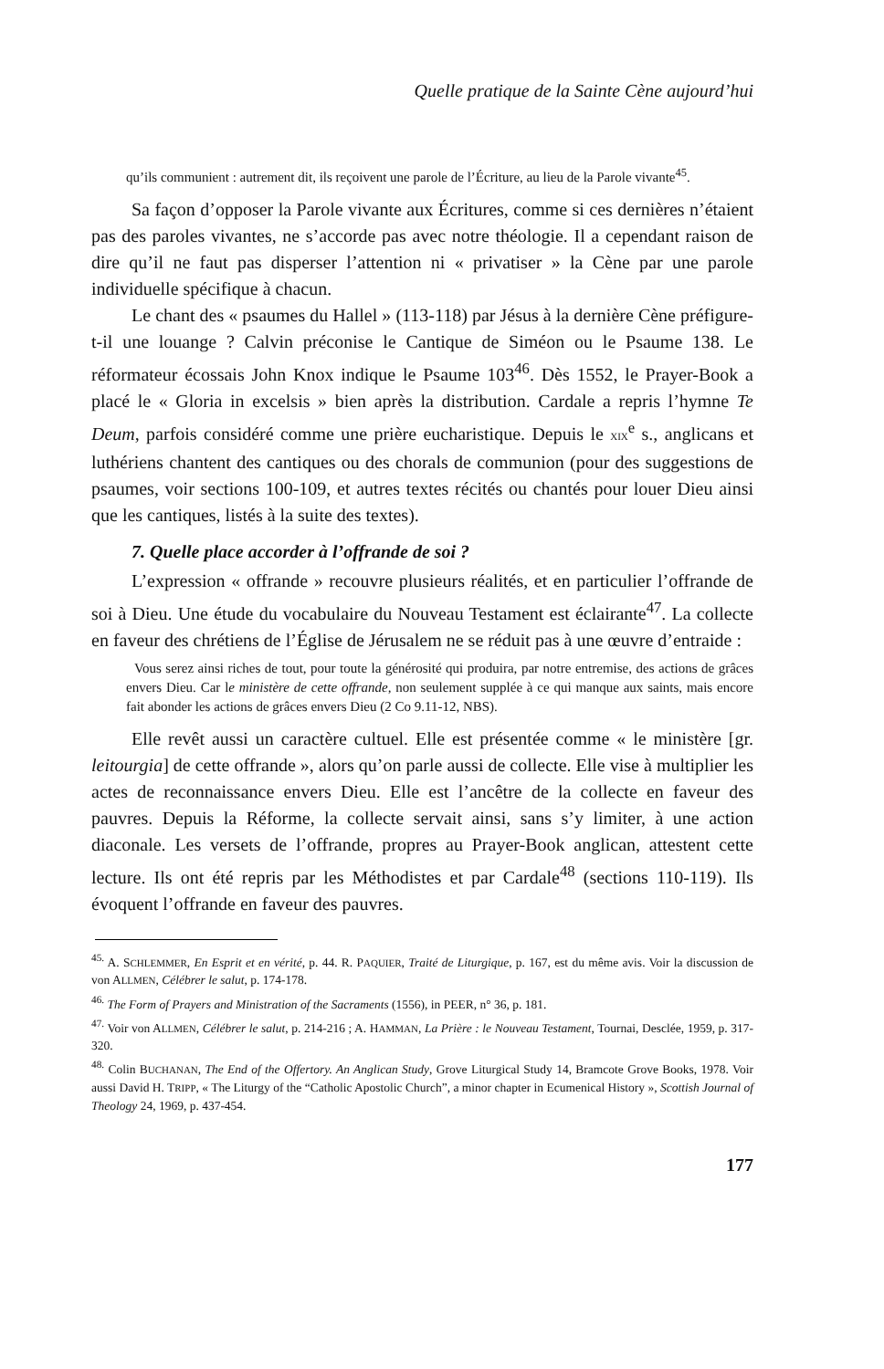Quelle pratique de la Sainte Cène aujourd’hui
qu’ils communient : autrement dit, ils reçoivent une parole de l’Écriture, au lieu de la Parole vivante<sup>45</sup>.
Sa façon d’opposer la Parole vivante aux Écritures, comme si ces dernières n’étaient pas des paroles vivantes, ne s’accorde pas avec notre théologie. Il a cependant raison de dire qu’il ne faut pas disperser l’attention ni « privatiser » la Cène par une parole individuelle spécifique à chacun.
Le chant des « psaumes du Hallel » (113-118) par Jésus à la dernière Cène préfigure-t-il une louange ? Calvin préconise le Cantique de Siméon ou le Psaume 138. Le réformateur écossais John Knox indique le Psaume 103<sup>46</sup>. Dès 1552, le Prayer-Book a placé le « Gloria in excelsis » bien après la distribution. Cardale a repris l’hymne Te Deum, parfois considéré comme une prière eucharistique. Depuis le XIX<sup>e</sup> s., anglicans et luthériens chantent des cantiques ou des chorals de communion (pour des suggestions de psaumes, voir sections 100-109, et autres textes récités ou chantés pour louer Dieu ainsi que les cantiques, listés à la suite des textes).
7. Quelle place accorder à l’offrande de soi ?
L’expression « offrande » recouvre plusieurs réalités, et en particulier l’offrande de soi à Dieu. Une étude du vocabulaire du Nouveau Testament est éclairante<sup>47</sup>. La collecte en faveur des chrétiens de l’Église de Jérusalem ne se réduit pas à une œuvre d’entraide :
Vous serez ainsi riches de tout, pour toute la générosité qui produira, par notre entremise, des actions de grâces envers Dieu. Car le ministère de cette offrande, non seulement supplée à ce qui manque aux saints, mais encore fait abonder les actions de grâces envers Dieu (2 Co 9.11-12, NBS).
Elle revêt aussi un caractère cultuel. Elle est présentée comme « le ministère [gr. leitourgia] de cette offrande », alors qu’on parle aussi de collecte. Elle vise à multiplier les actes de reconnaissance envers Dieu. Elle est l’ancêtre de la collecte en faveur des pauvres. Depuis la Réforme, la collecte servait ainsi, sans s’y limiter, à une action diaconale. Les versets de l’offrande, propres au Prayer-Book anglican, attestent cette lecture. Ils ont été repris par les Méthodistes et par Cardale<sup>48</sup> (sections 110-119). Ils évoquent l’offrande en faveur des pauvres.
<sup>45.</sup> A. SCHLEMMER, En Esprit et en vérité, p. 44. R. PAQUIER, Traité de Liturgique, p. 167, est du même avis. Voir la discussion de von ALLMEN, Célébrer le salut, p. 174-178.
<sup>46.</sup> The Form of Prayers and Ministration of the Sacraments (1556), in PEER, n° 36, p. 181.
<sup>47.</sup> Voir von ALLMEN, Célébrer le salut, p. 214-216 ; A. HAMMAN, La Prière : le Nouveau Testament, Tournai, Desclée, 1959, p. 317-320.
<sup>48.</sup> Colin BUCHANAN, The End of the Offertory. An Anglican Study, Grove Liturgical Study 14, Bramcote Grove Books, 1978. Voir aussi David H. TRIPP, « The Liturgy of the “Catholic Apostolic Church”, a minor chapter in Ecumenical History », Scottish Journal of Theology 24, 1969, p. 437-454.
177